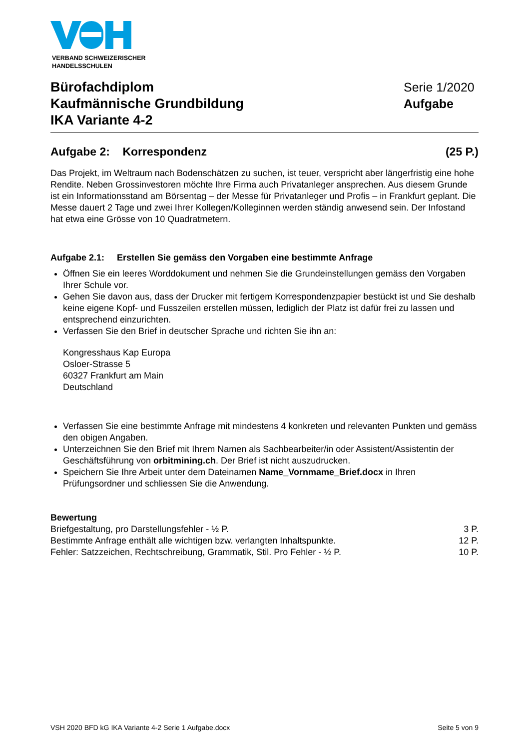VERBAND SCHWEIZERISCHER
HANDELSSCHULEN
Bürofachdiplom
Kaufmännische Grundbildung
IKA Variante 4-2
Serie 1/2020
Aufgabe
Aufgabe 2: Korrespondenz (25 P.)
Das Projekt, im Weltraum nach Bodenschätzen zu suchen, ist teuer, verspricht aber längerfristig eine hohe Rendite. Neben Grossinvestoren möchte Ihre Firma auch Privatanleger ansprechen. Aus diesem Grunde ist ein Informationsstand am Börsentag – der Messe für Privatanleger und Profis – in Frankfurt geplant. Die Messe dauert 2 Tage und zwei Ihrer Kollegen/Kolleginnen werden ständig anwesend sein. Der Infostand hat etwa eine Grösse von 10 Quadratmetern.
Aufgabe 2.1: Erstellen Sie gemäss den Vorgaben eine bestimmte Anfrage
Öffnen Sie ein leeres Worddokument und nehmen Sie die Grundeinstellungen gemäss den Vorgaben Ihrer Schule vor.
Gehen Sie davon aus, dass der Drucker mit fertigem Korrespondenzpapier bestückt ist und Sie deshalb keine eigene Kopf- und Fusszeilen erstellen müssen, lediglich der Platz ist dafür frei zu lassen und entsprechend einzurichten.
Verfassen Sie den Brief in deutscher Sprache und richten Sie ihn an:
Kongresshaus Kap Europa
Osloer-Strasse 5
60327 Frankfurt am Main
Deutschland
Verfassen Sie eine bestimmte Anfrage mit mindestens 4 konkreten und relevanten Punkten und gemäss den obigen Angaben.
Unterzeichnen Sie den Brief mit Ihrem Namen als Sachbearbeiter/in oder Assistent/Assistentin der Geschäftsführung von orbitmining.ch. Der Brief ist nicht auszudrucken.
Speichern Sie Ihre Arbeit unter dem Dateinamen Name_Vornmame_Brief.docx in Ihren Prüfungsordner und schliessen Sie die Anwendung.
Bewertung
Briefgestaltung, pro Darstellungsfehler - ½ P. 3 P.
Bestimmte Anfrage enthält alle wichtigen bzw. verlangten Inhaltspunkte. 12 P.
Fehler: Satzzeichen, Rechtschreibung, Grammatik, Stil. Pro Fehler - ½ P. 10 P.
VSH 2020 BFD kG IKA Variante 4-2 Serie 1 Aufgabe.docx Seite 5 von 9